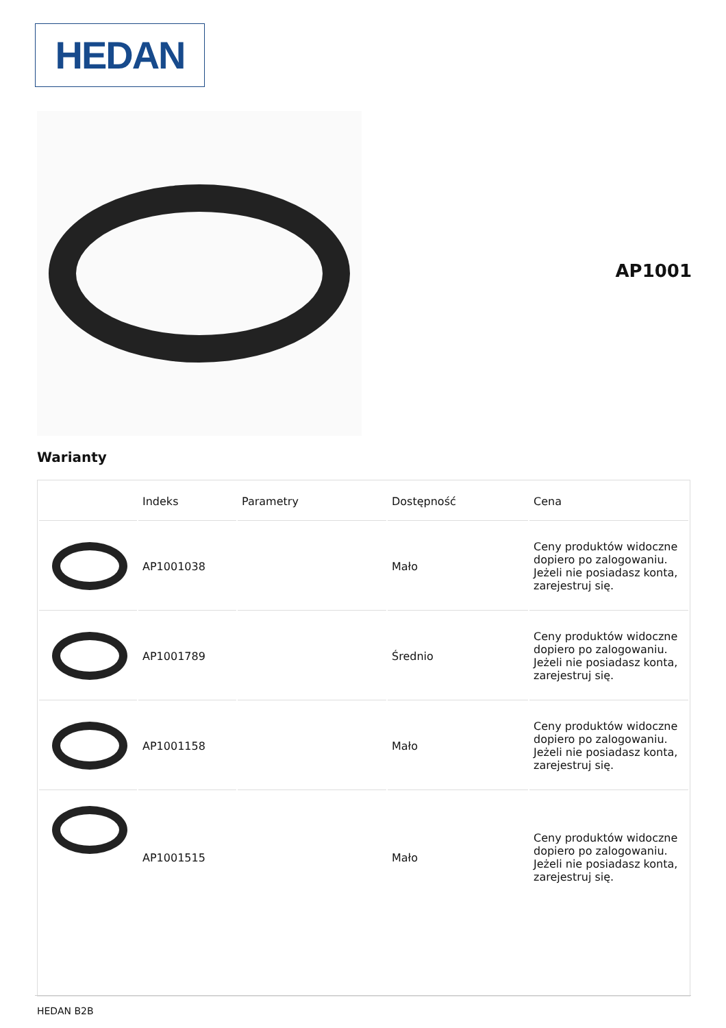HEDAN
AP1001
Warianty
| | Indeks | Parametry | Dostępność | Cena |
| --- | --- | --- | --- | --- |
| | AP1001038 | | Mało | Ceny produktów widoczne dopiero po zalogowaniu. Jeżeli nie posiadasz konta, zarejestruj się. |
| | AP1001789 | | Średnio | Ceny produktów widoczne dopiero po zalogowaniu. Jeżeli nie posiadasz konta, zarejestruj się. |
| | AP1001158 | | Mało | Ceny produktów widoczne dopiero po zalogowaniu. Jeżeli nie posiadasz konta, zarejestruj się. |
| | AP1001515 | | Mało | Ceny produktów widoczne dopiero po zalogowaniu. Jeżeli nie posiadasz konta, zarejestruj się. |
HEDAN B2B